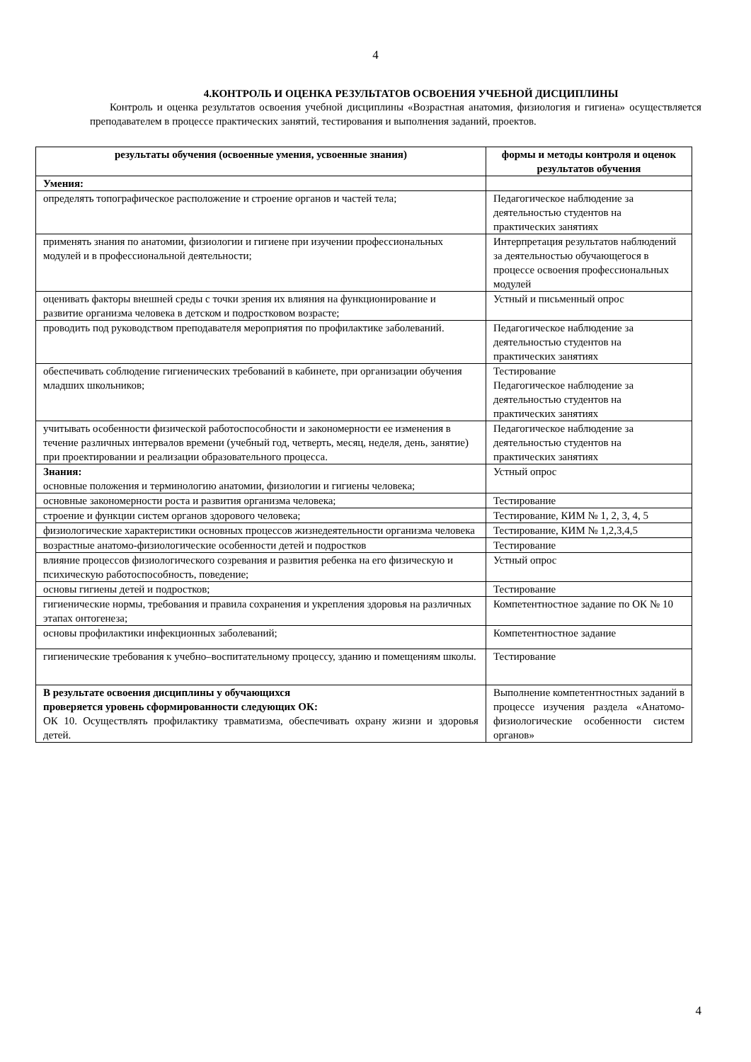4
4.КОНТРОЛЬ И ОЦЕНКА РЕЗУЛЬТАТОВ ОСВОЕНИЯ УЧЕБНОЙ ДИСЦИПЛИНЫ
Контроль и оценка результатов освоения учебной дисциплины «Возрастная анатомия, физиология и гигиена» осуществляется преподавателем в процессе практических занятий, тестирования и выполнения заданий, проектов.
| результаты обучения (освоенные умения, усвоенные знания) | формы и методы контроля и оценок результатов обучения |
| --- | --- |
| Умения: | |
| определять топографическое расположение и строение органов и частей тела; | Педагогическое наблюдение за деятельностью студентов на практических занятиях |
| применять знания по анатомии, физиологии и гигиене при изучении профессиональных модулей и в профессиональной деятельности; | Интерпретация результатов наблюдений за деятельностью обучающегося в процессе освоения профессиональных модулей |
| оценивать факторы внешней среды с точки зрения их влияния на функционирование и развитие организма человека в детском и подростковом возрасте; | Устный и письменный опрос |
| проводить под руководством преподавателя мероприятия по профилактике заболеваний. | Педагогическое наблюдение за деятельностью студентов на практических занятиях |
| обеспечивать соблюдение гигиенических требований в кабинете, при организации обучения младших школьников; | Тестирование Педагогическое наблюдение за деятельностью студентов на практических занятиях |
| учитывать особенности физической работоспособности и закономерности ее изменения в течение различных интервалов времени (учебный год, четверть, месяц, неделя, день, занятие) при проектировании и реализации образовательного процесса. | Педагогическое наблюдение за деятельностью студентов на практических занятиях |
| Знания: основные положения и терминологию анатомии, физиологии и гигиены человека; | Устный опрос |
| основные закономерности роста и развития организма человека; | Тестирование |
| строение и функции систем органов здорового человека; | Тестирование, КИМ № 1, 2, 3, 4, 5 |
| физиологические характеристики основных процессов жизнедеятельности организма человека | Тестирование, КИМ № 1,2,3,4,5 |
| возрастные анатомо-физиологические особенности детей и подростков | Тестирование |
| влияние процессов физиологического созревания и развития ребенка на его физическую и психическую работоспособность, поведение; | Устный опрос |
| основы гигиены детей и подростков; | Тестирование |
| гигиенические нормы, требования и правила сохранения и укрепления здоровья на различных этапах онтогенеза; | Компетентностное задание по ОК № 10 |
| основы профилактики инфекционных заболеваний; | Компетентностное задание |
| гигиенические требования к учебно–воспитательному процессу, зданию и помещениям школы. | Тестирование |
| В результате освоения дисциплины у обучающихся проверяется уровень сформированности следующих ОК: ОК 10. Осуществлять профилактику травматизма, обеспечивать охрану жизни и здоровья детей. | Выполнение компетентностных заданий в процессе изучения раздела «Анатомо-физиологические особенности систем органов» |
4